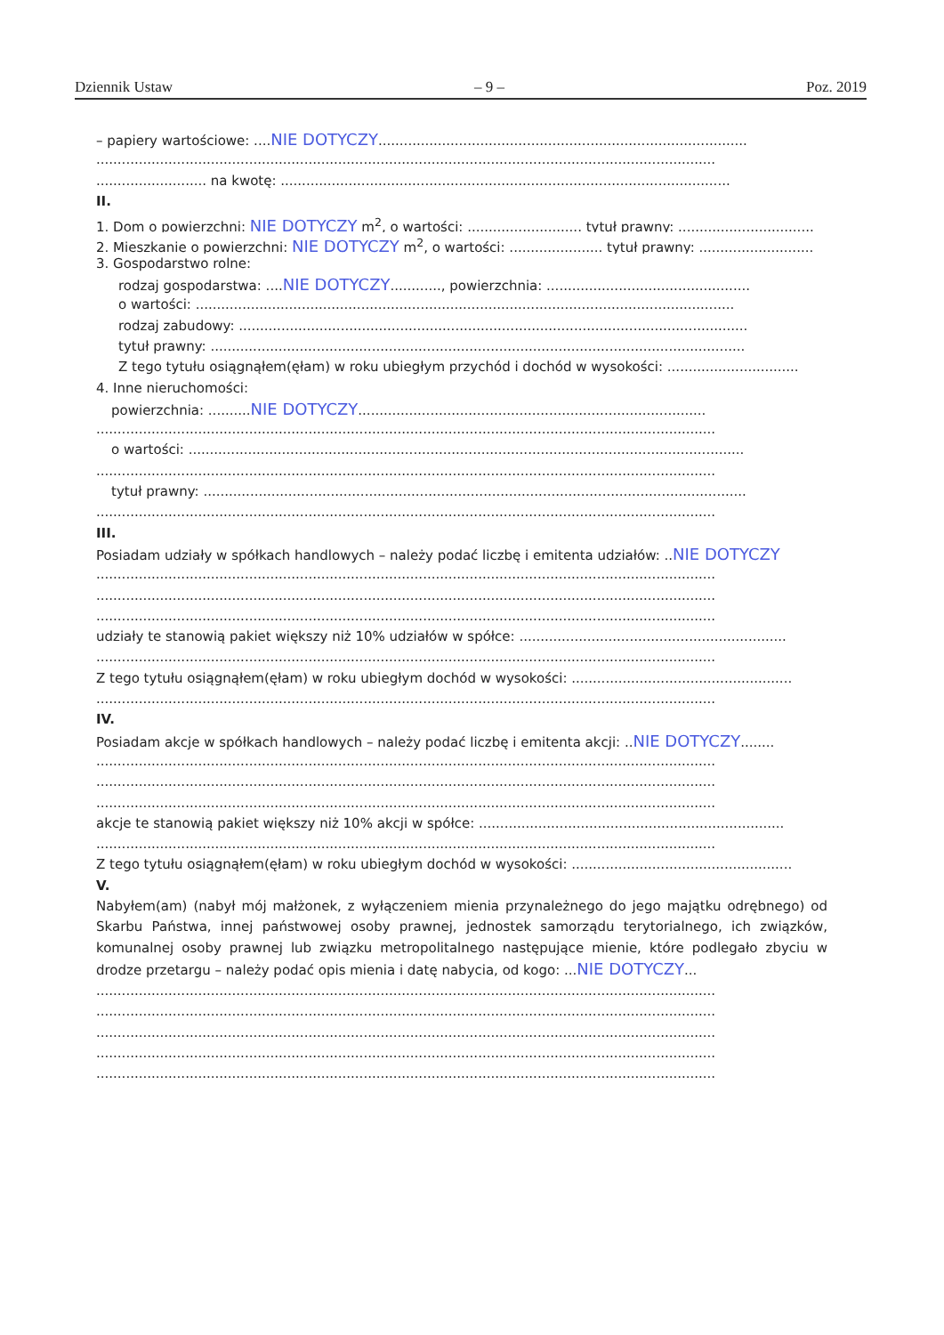Dziennik Ustaw – 9 – Poz. 2019
– papiery wartościowe: ....NIE DOTYCZY.......................................................................................
..................................................................................................................................................
.......................... na kwotę: ..........................................................................................................
II.
1. Dom o powierzchni: NIE DOTYCZY m<sup>2</sup>, o wartości: ........................... tytuł prawny: ................................
2. Mieszkanie o powierzchni: NIE DOTYCZY m<sup>2</sup>, o wartości: ...................... tytuł prawny: ...........................
3. Gospodarstwo rolne:
rodzaj gospodarstwa: ....NIE DOTYCZY............, powierzchnia: ................................................
o wartości: ...............................................................................................................................
rodzaj zabudowy: ........................................................................................................................
tytuł prawny: ..............................................................................................................................
Z tego tytułu osiągnąłem(ęłam) w roku ubiegłym przychód i dochód w wysokości: ...............................
4. Inne nieruchomości:
powierzchnia: ..........NIE DOTYCZY..................................................................................
..................................................................................................................................................
o wartości: ...................................................................................................................................
..................................................................................................................................................
tytuł prawny: ................................................................................................................................
..................................................................................................................................................
III.
Posiadam udziały w spółkach handlowych – należy podać liczbę i emitenta udziałów: ..NIE DOTYCZY
..................................................................................................................................................
..................................................................................................................................................
..................................................................................................................................................
udziały te stanowią pakiet większy niż 10% udziałów w spółce: ...............................................................
..................................................................................................................................................
Z tego tytułu osiągnąłem(ęłam) w roku ubiegłym dochód w wysokości: ....................................................
..................................................................................................................................................
IV.
Posiadam akcje w spółkach handlowych – należy podać liczbę i emitenta akcji: ..NIE DOTYCZY........
..................................................................................................................................................
..................................................................................................................................................
..................................................................................................................................................
akcje te stanowią pakiet większy niż 10% akcji w spółce: ........................................................................
..................................................................................................................................................
Z tego tytułu osiągnąłem(ęłam) w roku ubiegłym dochód w wysokości: ....................................................
V.
Nabyłem(am) (nabył mój małżonek, z wyłączeniem mienia przynależnego do jego majątku odrębnego) od Skarbu Państwa, innej państwowej osoby prawnej, jednostek samorządu terytorialnego, ich związków, komunalnej osoby prawnej lub związku metropolitalnego następujące mienie, które podlegało zbyciu w drodze przetargu – należy podać opis mienia i datę nabycia, od kogo: ...NIE DOTYCZY...
..................................................................................................................................................
..................................................................................................................................................
..................................................................................................................................................
..................................................................................................................................................
..................................................................................................................................................